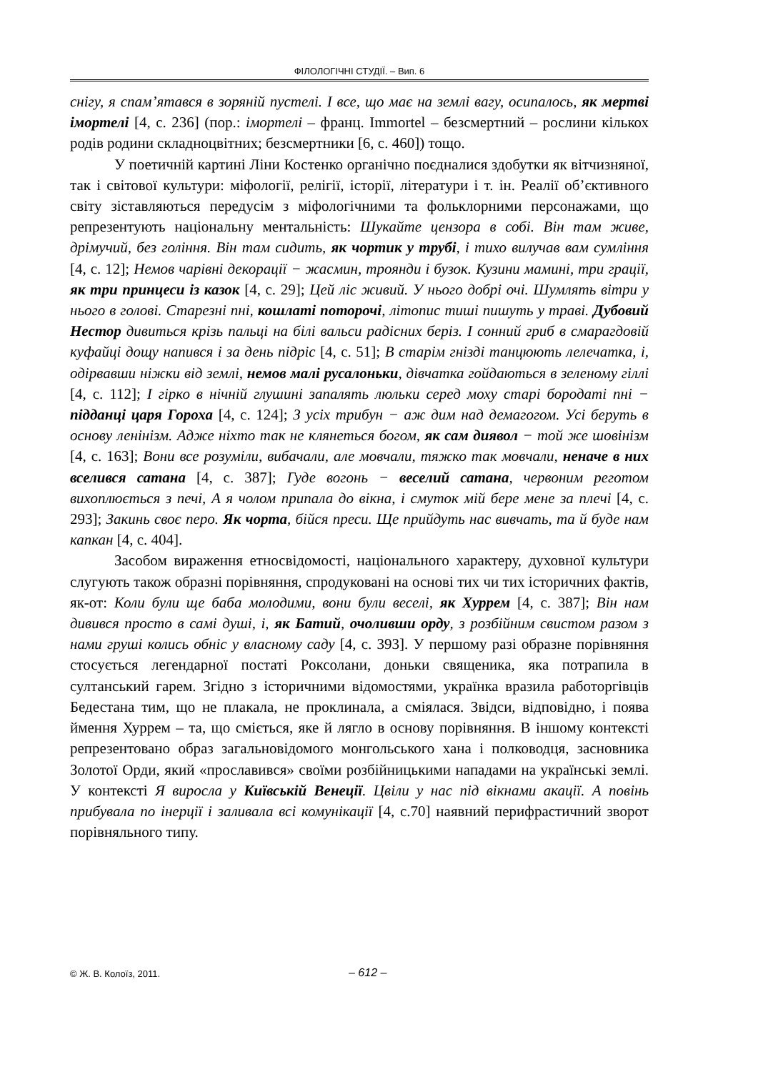ФІЛОЛОГІЧНІ СТУДІЇ. – Вип. 6
снігу, я спам’ятався в зоряній пустелі. І все, що має на землі вагу, осипалось, як мертві імортелі [4, с. 236] (пор.: імортелі – франц. Immortel – безсмертний – рослини кількох родів родини складноцвітних; безсмертники [6, с. 460]) тощо.
У поетичній картині Ліни Костенко органічно поєдналися здобутки як вітчизняної, так і світової культури: міфології, релігії, історії, літератури і т. ін. Реалії об’єктивного світу зіставляються передусім з міфологічними та фольклорними персонажами, що репрезентують національну ментальність: Шукайте цензора в собі. Він там живе, дрімучий, без гоління. Він там сидить, як чортик у трубі, і тихо вилучав вам сумління [4, с. 12]; Немов чарівні декорації − жасмин, троянди і бузок. Кузини мамині, три грації, як три принцеси із казок [4, с. 29]; Цей ліс живий. У нього добрі очі. Шумлять вітри у нього в голові. Старезні пні, кошлаті поторочі, літопис тиші пишуть у траві. Дубовий Нестор дивиться крізь пальці на білі вальси радісних беріз. І сонний гриб в смарагдовій куфайці дощу напився і за день підріс [4, с. 51]; В старім гнізді танцюють лелечатка, і, одірвавши ніжки від землі, немов малі русалоньки, дівчатка гойдаються в зеленому гіллі [4, с. 112]; І гірко в нічній глушині запалять люльки серед моху старі бородаті пні − підданці царя Гороха [4, с. 124]; З усіх трибун − аж дим над демагогом. Усі беруть в основу ленінізм. Адже ніхто так не клянеться богом, як сам диявол − той же шовінізм [4, с. 163]; Вони все розуміли, вибачали, але мовчали, тяжко так мовчали, неначе в них вселився сатана [4, с. 387]; Гуде вогонь − веселий сатана, червоним реготом вихоплюється з печі, А я чолом припала до вікна, і смуток мій бере мене за плечі [4, с. 293]; Закинь своє перо. Як чорта, бійся преси. Ще прийдуть нас вивчать, та й буде нам капкан [4, с. 404].
Засобом вираження етносвідомості, національного характеру, духовної культури слугують також образні порівняння, спродуковані на основі тих чи тих історичних фактів, як-от: Коли були ще баба молодими, вони були веселі, як Хуррем [4, с. 387]; Він нам дивився просто в самі душі, і, як Батий, очоливши орду, з розбійним свистом разом з нами груші колись обніс у власному саду [4, с. 393]. У першому разі образне порівняння стосується легендарної постаті Роксолани, доньки священика, яка потрапила в султанський гарем. Згідно з історичними відомостями, українка вразила работоргівців Бедестана тим, що не плакала, не проклинала, а сміялася. Звідси, відповідно, і поява ймення Хуррем – та, що сміється, яке й лягло в основу порівняння. В іншому контексті репрезентовано образ загальновідомого монгольського хана і полководця, засновника Золотої Орди, який «прославився» своїми розбійницькими нападами на українські землі. У контексті Я виросла у Київській Венеції. Цвіли у нас під вікнами акації. А повінь прибувала по інерції і заливала всі комунікації [4, с.70] наявний перифрастичний зворот порівняльного типу.
© Ж. В. Колоїз, 2011. – 612 –